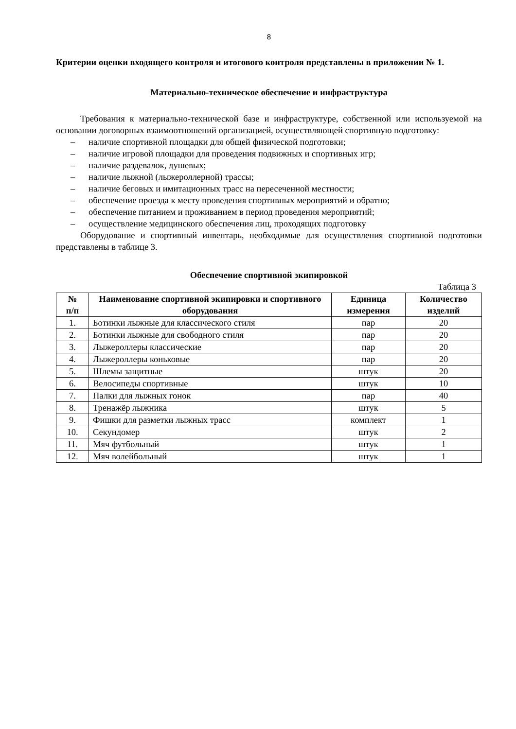8
Критерии оценки входящего контроля и итогового контроля представлены в приложении № 1.
Материально-техническое обеспечение и инфраструктура
Требования к материально-технической базе и инфраструктуре, собственной или используемой на основании договорных взаимоотношений организацией, осуществляющей спортивную подготовку:
– наличие спортивной площадки для общей физической подготовки;
– наличие игровой площадки для проведения подвижных и спортивных игр;
– наличие раздевалок, душевых;
– наличие лыжной (лыжероллерной) трассы;
– наличие беговых и имитационных трасс на пересеченной местности;
– обеспечение проезда к месту проведения спортивных мероприятий и обратно;
– обеспечение питанием и проживанием в период проведения мероприятий;
– осуществление медицинского обеспечения лиц, проходящих подготовку
Оборудование и спортивный инвентарь, необходимые для осуществления спортивной подготовки представлены в таблице 3.
Обеспечение спортивной экипировкой
Таблица 3
| № п/п | Наименование спортивной экипировки и спортивного оборудования | Единица измерения | Количество изделий |
| --- | --- | --- | --- |
| 1. | Ботинки лыжные для классического стиля | пар | 20 |
| 2. | Ботинки лыжные для свободного стиля | пар | 20 |
| 3. | Лыжероллеры классические | пар | 20 |
| 4. | Лыжероллеры коньковые | пар | 20 |
| 5. | Шлемы защитные | штук | 20 |
| 6. | Велосипеды спортивные | штук | 10 |
| 7. | Палки для лыжных гонок | пар | 40 |
| 8. | Тренажёр лыжника | штук | 5 |
| 9. | Фишки для разметки лыжных трасс | комплект | 1 |
| 10. | Секундомер | штук | 2 |
| 11. | Мяч футбольный | штук | 1 |
| 12. | Мяч волейбольный | штук | 1 |